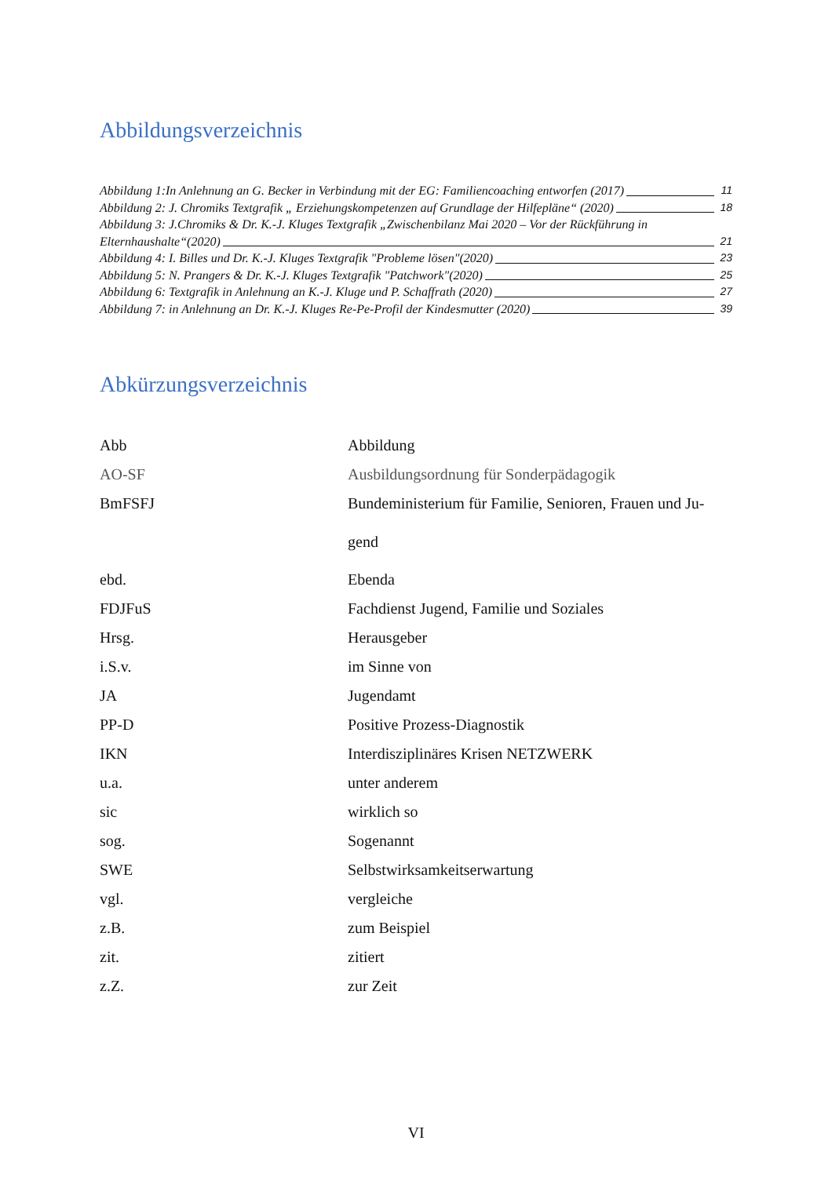Abbildungsverzeichnis
Abbildung 1:In Anlehnung an G. Becker in Verbindung mit der EG: Familiencoaching entworfen (2017) 11
Abbildung 2: J. Chromiks Textgrafik „ Erziehungskompetenzen auf Grundlage der Hilfepläne“ (2020) 18
Abbildung 3: J.Chromiks & Dr. K.-J. Kluges Textgrafik „Zwischenbilanz Mai 2020 – Vor der Rückführung in
Elternhaushalte“(2020) 21
Abbildung 4: I. Billes und Dr. K.-J. Kluges Textgrafik "Probleme lösen"(2020) 23
Abbildung 5: N. Prangers & Dr. K.-J. Kluges Textgrafik "Patchwork"(2020) 25
Abbildung 6: Textgrafik in Anlehnung an K.-J. Kluge und P. Schaffrath (2020) 27
Abbildung 7: in Anlehnung an Dr. K.-J. Kluges Re-Pe-Profil der Kindesmutter (2020) 39
Abkürzungsverzeichnis
| Abb | Abbildung |
| AO-SF | Ausbildungsordnung für Sonderpädagogik |
| BmFSFJ | Bundeministerium für Familie, Senioren, Frauen und Ju- gend |
| ebd. | Ebenda |
| FDJFuS | Fachdienst Jugend, Familie und Soziales |
| Hrsg. | Herausgeber |
| i.S.v. | im Sinne von |
| JA | Jugendamt |
| PP-D | Positive Prozess-Diagnostik |
| IKN | Interdisziplinäres Krisen NETZWERK |
| u.a. | unter anderem |
| sic | wirklich so |
| sog. | Sogenannt |
| SWE | Selbstwirksamkeitserwartung |
| vgl. | vergleiche |
| z.B. | zum Beispiel |
| zit. | zitiert |
| z.Z. | zur Zeit |
VI